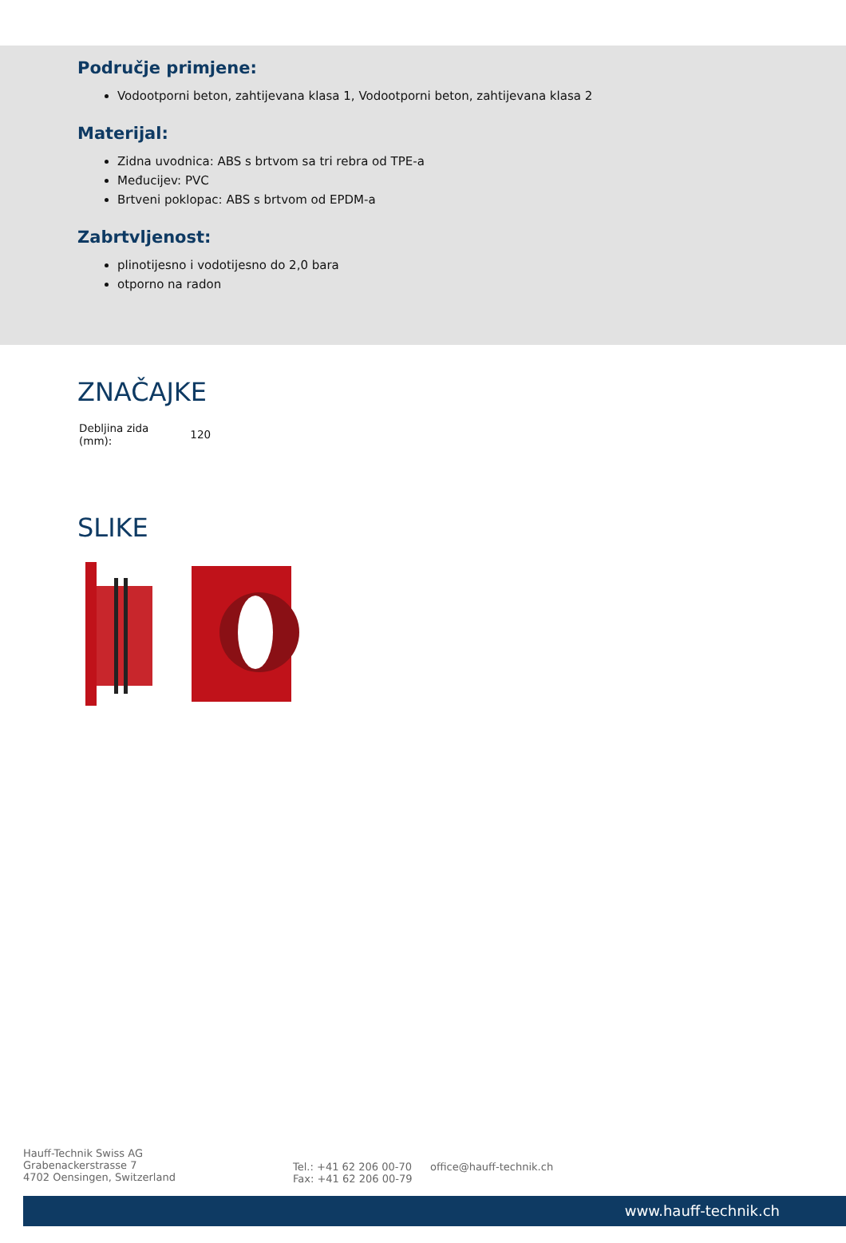Područje primjene:
Vodootporni beton, zahtijevana klasa 1, Vodootporni beton, zahtijevana klasa 2
Materijal:
Zidna uvodnica: ABS s brtvom sa tri rebra od TPE-a
Međucijev: PVC
Brtveni poklopac: ABS s brtvom od EPDM-a
Zabrtvljenost:
plinotijesno i vodotijesno do 2,0 bara
otporno na radon
ZNAČAJKE
| Debljina zida (mm): | 120 |
SLIKE
Hauff-Technik Swiss AG
Grabenackerstrasse 7
4702 Oensingen, Switzerland
Tel.: +41 62 206 00-70
Fax: +41 62 206 00-79
office@hauff-technik.ch
www.hauff-technik.ch